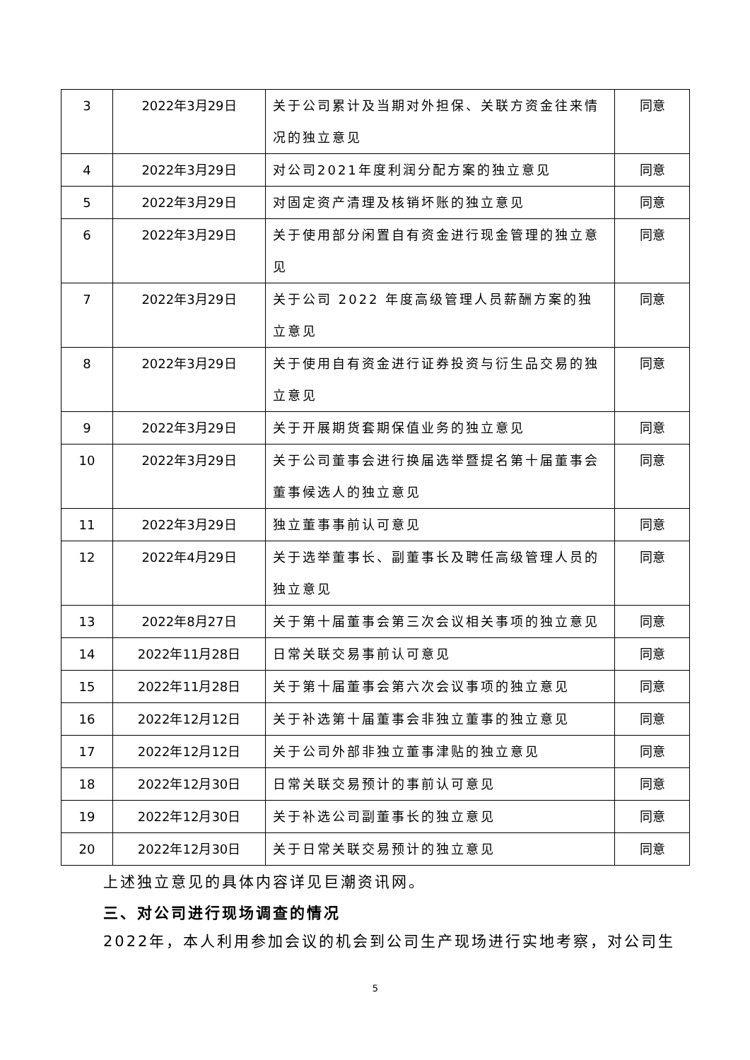| 3 | 2022年3月29日 | 关于公司累计及当期对外担保、关联方资金往来情况的独立意见 | 同意 |
| 4 | 2022年3月29日 | 对公司2021年度利润分配方案的独立意见 | 同意 |
| 5 | 2022年3月29日 | 对固定资产清理及核销坏账的独立意见 | 同意 |
| 6 | 2022年3月29日 | 关于使用部分闲置自有资金进行现金管理的独立意见 | 同意 |
| 7 | 2022年3月29日 | 关于公司 2022 年度高级管理人员薪酬方案的独立意见 | 同意 |
| 8 | 2022年3月29日 | 关于使用自有资金进行证券投资与衍生品交易的独立意见 | 同意 |
| 9 | 2022年3月29日 | 关于开展期货套期保值业务的独立意见 | 同意 |
| 10 | 2022年3月29日 | 关于公司董事会进行换届选举暨提名第十届董事会董事候选人的独立意见 | 同意 |
| 11 | 2022年3月29日 | 独立董事事前认可意见 | 同意 |
| 12 | 2022年4月29日 | 关于选举董事长、副董事长及聘任高级管理人员的独立意见 | 同意 |
| 13 | 2022年8月27日 | 关于第十届董事会第三次会议相关事项的独立意见 | 同意 |
| 14 | 2022年11月28日 | 日常关联交易事前认可意见 | 同意 |
| 15 | 2022年11月28日 | 关于第十届董事会第六次会议事项的独立意见 | 同意 |
| 16 | 2022年12月12日 | 关于补选第十届董事会非独立董事的独立意见 | 同意 |
| 17 | 2022年12月12日 | 关于公司外部非独立董事津贴的独立意见 | 同意 |
| 18 | 2022年12月30日 | 日常关联交易预计的事前认可意见 | 同意 |
| 19 | 2022年12月30日 | 关于补选公司副董事长的独立意见 | 同意 |
| 20 | 2022年12月30日 | 关于日常关联交易预计的独立意见 | 同意 |
上述独立意见的具体内容详见巨潮资讯网。
三、对公司进行现场调查的情况
2022年，本人利用参加会议的机会到公司生产现场进行实地考察，对公司生
5